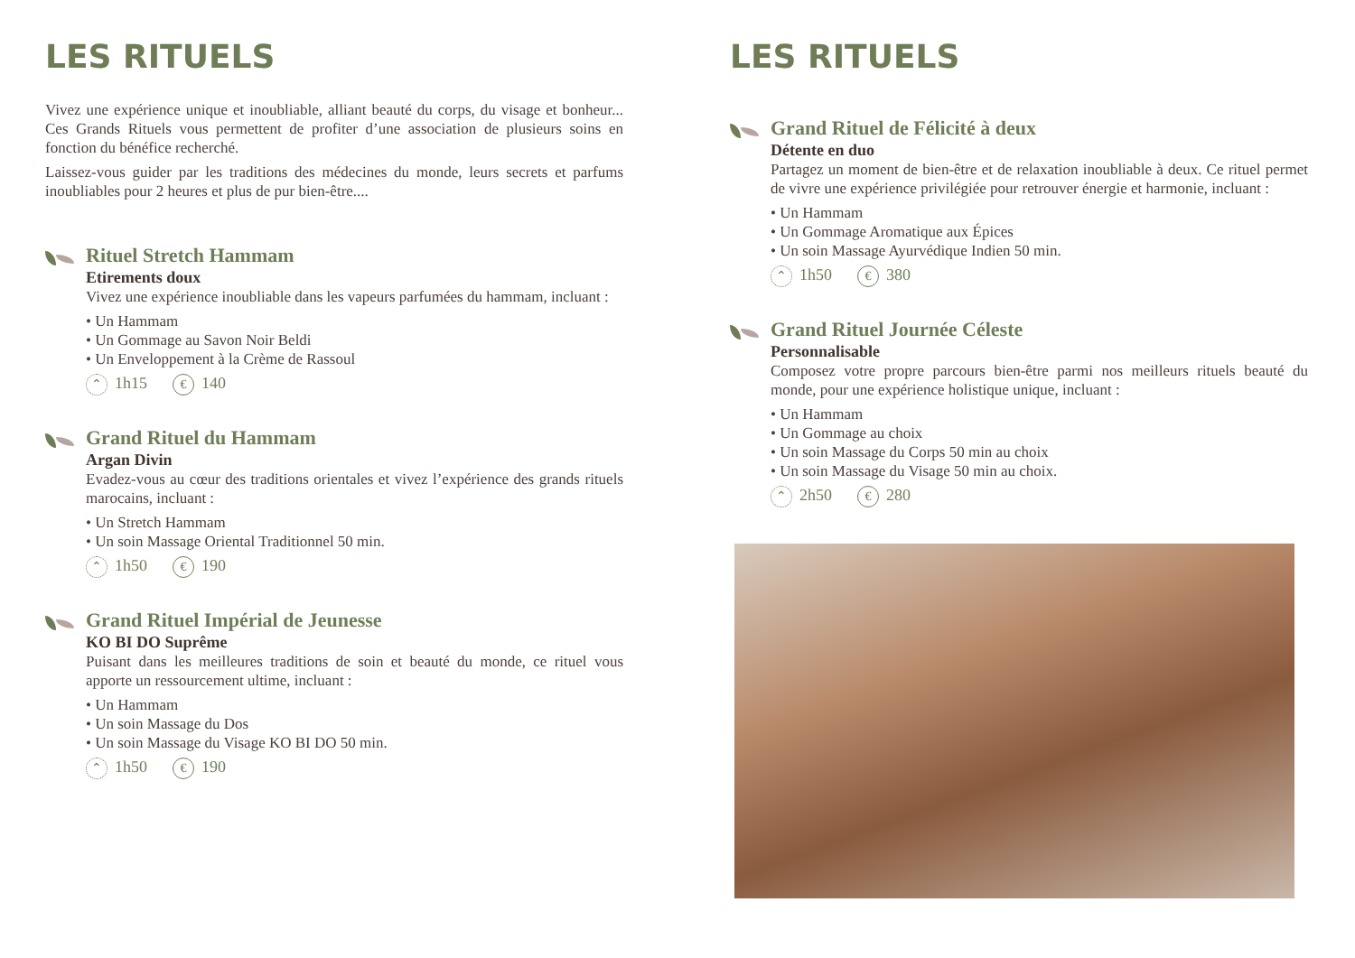LES RITUELS
Vivez une expérience unique et inoubliable, alliant beauté du corps, du visage et bonheur... Ces Grands Rituels vous permettent de profiter d’une association de plusieurs soins en fonction du bénéfice recherché.
Laissez-vous guider par les traditions des médecines du monde, leurs secrets et parfums inoubliables pour 2 heures et plus de pur bien-être....
Rituel Stretch Hammam
Etirements doux
Vivez une expérience inoubliable dans les vapeurs parfumées du hammam, incluant :
• Un Hammam
• Un Gommage au Savon Noir Beldi
• Un Enveloppement à la Crème de Rassoul
⌃ 1h15 € 140
Grand Rituel du Hammam
Argan Divin
Evadez-vous au cœur des traditions orientales et vivez l’expérience des grands rituels marocains, incluant :
• Un Stretch Hammam
• Un soin Massage Oriental Traditionnel 50 min.
⌃ 1h50 € 190
Grand Rituel Impérial de Jeunesse
KO BI DO Suprême
Puisant dans les meilleures traditions de soin et beauté du monde, ce rituel vous apporte un ressourcement ultime, incluant :
• Un Hammam
• Un soin Massage du Dos
• Un soin Massage du Visage KO BI DO 50 min.
⌃ 1h50 € 190
LES RITUELS
Grand Rituel de Félicité à deux
Détente en duo
Partagez un moment de bien-être et de relaxation inoubliable à deux. Ce rituel permet de vivre une expérience privilégiée pour retrouver énergie et harmonie, incluant :
• Un Hammam
• Un Gommage Aromatique aux Épices
• Un soin Massage Ayurvédique Indien 50 min.
⌃ 1h50 € 380
Grand Rituel Journée Céleste
Personnalisable
Composez votre propre parcours bien-être parmi nos meilleurs rituels beauté du monde, pour une expérience holistique unique, incluant :
• Un Hammam
• Un Gommage au choix
• Un soin Massage du Corps 50 min au choix
• Un soin Massage du Visage 50 min au choix.
⌃ 2h50 € 280